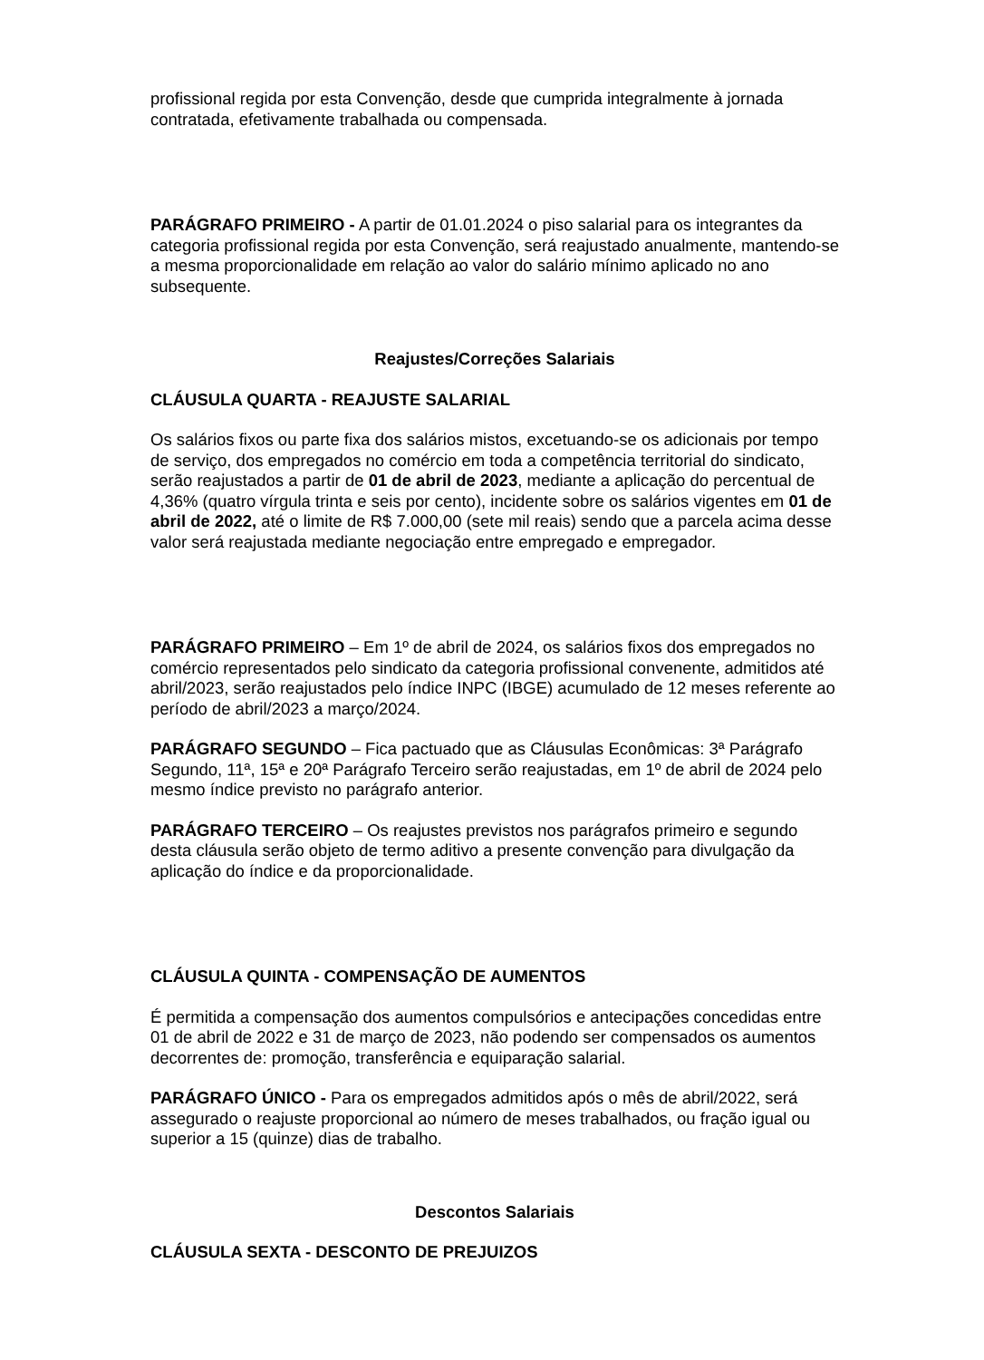profissional regida por esta Convenção, desde que cumprida integralmente à jornada contratada, efetivamente trabalhada ou compensada.
PARÁGRAFO PRIMEIRO - A partir de 01.01.2024 o piso salarial para os integrantes da categoria profissional regida por esta Convenção, será reajustado anualmente, mantendo-se a mesma proporcionalidade em relação ao valor do salário mínimo aplicado no ano subsequente.
Reajustes/Correções Salariais
CLÁUSULA QUARTA - REAJUSTE SALARIAL
Os salários fixos ou parte fixa dos salários mistos, excetuando-se os adicionais por tempo de serviço, dos empregados no comércio em toda a competência territorial do sindicato, serão reajustados a partir de 01 de abril de 2023, mediante a aplicação do percentual de 4,36% (quatro vírgula trinta e seis por cento), incidente sobre os salários vigentes em 01 de abril de 2022, até o limite de R$ 7.000,00 (sete mil reais) sendo que a parcela acima desse valor será reajustada mediante negociação entre empregado e empregador.
PARÁGRAFO PRIMEIRO – Em 1º de abril de 2024, os salários fixos dos empregados no comércio representados pelo sindicato da categoria profissional convenente, admitidos até abril/2023, serão reajustados pelo índice INPC (IBGE) acumulado de 12 meses referente ao período de abril/2023 a março/2024.
PARÁGRAFO SEGUNDO – Fica pactuado que as Cláusulas Econômicas: 3ª Parágrafo Segundo, 11ª, 15ª e 20ª Parágrafo Terceiro serão reajustadas, em 1º de abril de 2024 pelo mesmo índice previsto no parágrafo anterior.
PARÁGRAFO TERCEIRO – Os reajustes previstos nos parágrafos primeiro e segundo desta cláusula serão objeto de termo aditivo a presente convenção para divulgação da aplicação do índice e da proporcionalidade.
CLÁUSULA QUINTA - COMPENSAÇÃO DE AUMENTOS
É permitida a compensação dos aumentos compulsórios e antecipações concedidas entre 01 de abril de 2022 e 31 de março de 2023, não podendo ser compensados os aumentos decorrentes de: promoção, transferência e equiparação salarial.
PARÁGRAFO ÚNICO - Para os empregados admitidos após o mês de abril/2022, será assegurado o reajuste proporcional ao número de meses trabalhados, ou fração igual ou superior a 15 (quinze) dias de trabalho.
Descontos Salariais
CLÁUSULA SEXTA - DESCONTO DE PREJUIZOS